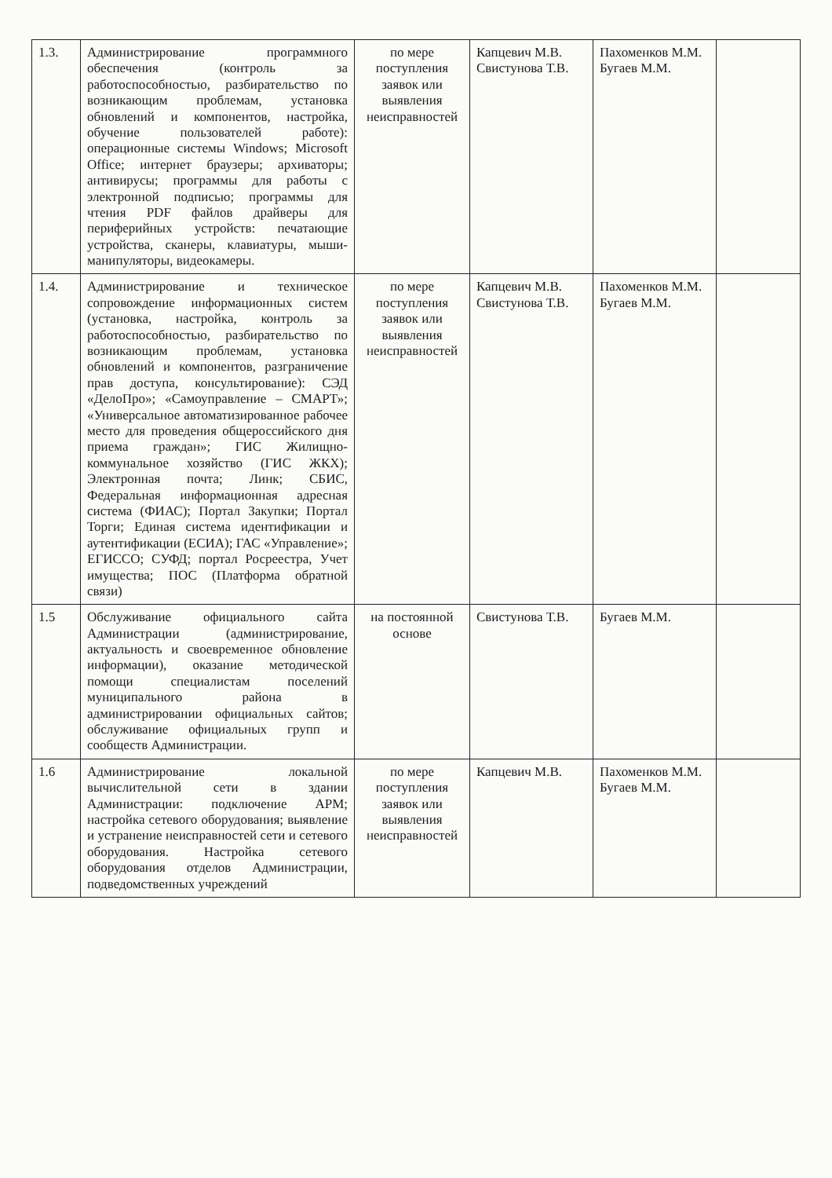| 1.3. | Администрирование программного обеспечения (контроль за работоспособностью, разбирательство по возникающим проблемам, установка обновлений и компонентов, настройка, обучение пользователей работе): операционные системы Windows; Microsoft Office; интернет браузеры; архиваторы; антивирусы; программы для работы с электронной подписью; программы для чтения PDF файлов драйверы для периферийных устройств: печатающие устройства, сканеры, клавиатуры, мыши-манипуляторы, видеокамеры. | по мере поступления заявок или выявления неисправностей | Капцевич М.В. Свистунова Т.В. | Пахоменков М.М. Бугаев М.М. | |
| 1.4. | Администрирование и техническое сопровождение информационных систем (установка, настройка, контроль за работоспособностью, разбирательство по возникающим проблемам, установка обновлений и компонентов, разграничение прав доступа, консультирование): СЭД «ДелоПро»; «Самоуправление – СМАРТ»; «Универсальное автоматизированное рабочее место для проведения общероссийского дня приема граждан»; ГИС Жилищно-коммунальное хозяйство (ГИС ЖКХ); Электронная почта; Линк; СБИС, Федеральная информационная адресная система (ФИАС); Портал Закупки; Портал Торги; Единая система идентификации и аутентификации (ЕСИА); ГАС «Управление»; ЕГИССО; СУФД; портал Росреестра, Учет имущества; ПОС (Платформа обратной связи) | по мере поступления заявок или выявления неисправностей | Капцевич М.В. Свистунова Т.В. | Пахоменков М.М. Бугаев М.М. | |
| 1.5 | Обслуживание официального сайта Администрации (администрирование, актуальность и своевременное обновление информации), оказание методической помощи специалистам поселений муниципального района в администрировании официальных сайтов; обслуживание официальных групп и сообществ Администрации. | на постоянной основе | Свистунова Т.В. | Бугаев М.М. | |
| 1.6 | Администрирование локальной вычислительной сети в здании Администрации: подключение АРМ; настройка сетевого оборудования; выявление и устранение неисправностей сети и сетевого оборудования. Настройка сетевого оборудования отделов Администрации, подведомственных учреждений | по мере поступления заявок или выявления неисправностей | Капцевич М.В. | Пахоменков М.М. Бугаев М.М. | |